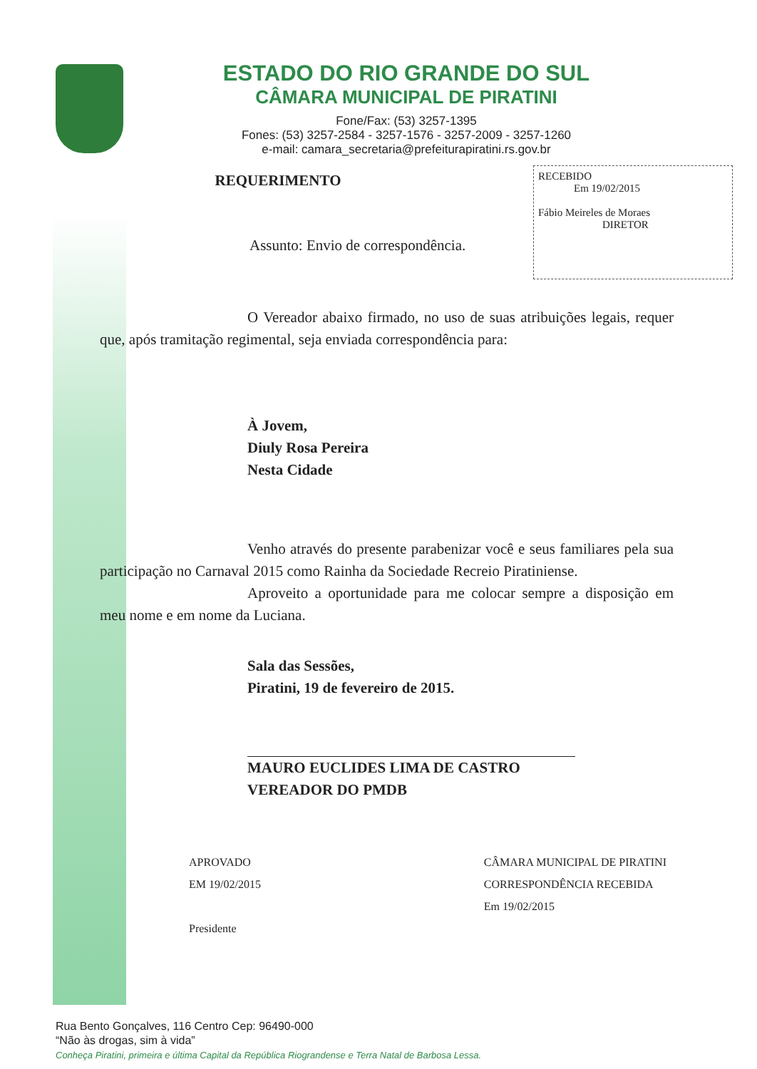ESTADO DO RIO GRANDE DO SUL
CÂMARA MUNICIPAL DE PIRATINI
Fone/Fax: (53) 3257-1395
Fones: (53) 3257-2584 - 3257-1576 - 3257-2009 - 3257-1260
e-mail: camara_secretaria@prefeiturapiratini.rs.gov.br
RECEBIDO
Em 19/02/2015
Fábio Meireles de Moraes
DIRETOR
REQUERIMENTO
Assunto: Envio de correspondência.
O Vereador abaixo firmado, no uso de suas atribuições legais, requer que, após tramitação regimental, seja enviada correspondência para:
À Jovem,
Diuly Rosa Pereira
Nesta Cidade
Venho através do presente parabenizar você e seus familiares pela sua participação no Carnaval 2015 como Rainha da Sociedade Recreio Piratiniense.
Aproveito a oportunidade para me colocar sempre a disposição em meu nome e em nome da Luciana.
Sala das Sessões,
Piratini, 19 de fevereiro de 2015.
MAURO EUCLIDES LIMA DE CASTRO
VEREADOR DO PMDB
APROVADO
EM 19/02/2015
Presidente
CÂMARA MUNICIPAL DE PIRATINI
CORRESPONDÊNCIA RECEBIDA
Em 19/02/2015
Rua Bento Gonçalves, 116 Centro Cep: 96490-000
“Não às drogas, sim à vida”
Conheça Piratini, primeira e última Capital da República Riograndense e Terra Natal de Barbosa Lessa.